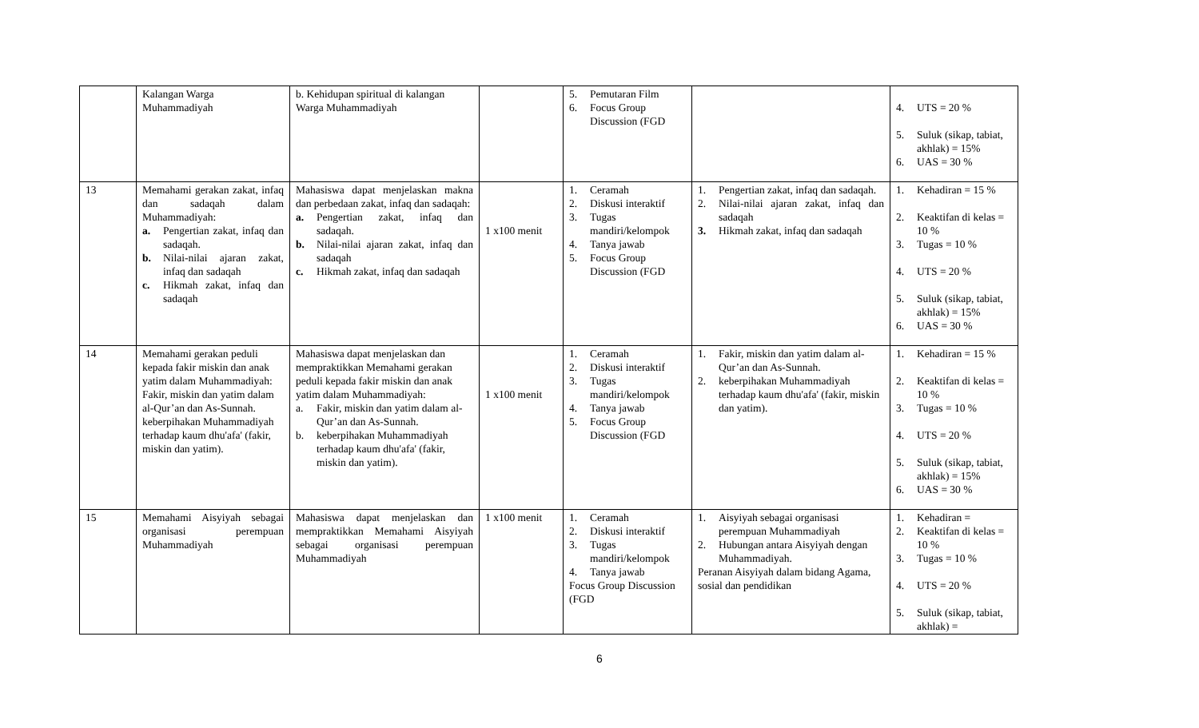| | Kalangan Warga Muhammadiyah | b. Kehidupan spiritual di kalangan Warga Muhammadiyah | | 5. Pemutaran Film 6. Focus Group Discussion (FGD | | 4. UTS = 20 % 5. Suluk (sikap, tabiat, akhlak) = 15% 6. UAS = 30 % |
| 13 | Memahami gerakan zakat, infaq dan sadaqah dalam Muhammadiyah: a. Pengertian zakat, infaq dan sadaqah. b. Nilai-nilai ajaran zakat, infaq dan sadaqah c. Hikmah zakat, infaq dan sadaqah | Mahasiswa dapat menjelaskan makna dan perbedaan zakat, infaq dan sadaqah: a. Pengertian zakat, infaq dan sadaqah. b. Nilai-nilai ajaran zakat, infaq dan sadaqah c. Hikmah zakat, infaq dan sadaqah | 1 x100 menit | 1. Ceramah 2. Diskusi interaktif 3. Tugas mandiri/kelompok 4. Tanya jawab 5. Focus Group Discussion (FGD | 1. Pengertian zakat, infaq dan sadaqah. 2. Nilai-nilai ajaran zakat, infaq dan sadaqah 3. Hikmah zakat, infaq dan sadaqah | 1. Kehadiran = 15 % 2. Keaktifan di kelas = 10 % 3. Tugas = 10 % 4. UTS = 20 % 5. Suluk (sikap, tabiat, akhlak) = 15% 6. UAS = 30 % |
| 14 | Memahami gerakan peduli kepada fakir miskin dan anak yatim dalam Muhammadiyah: Fakir, miskin dan yatim dalam al-Qur’an dan As-Sunnah. keberpihakan Muhammadiyah terhadap kaum dhu'afa' (fakir, miskin dan yatim). | Mahasiswa dapat menjelaskan dan mempraktikkan Memahami gerakan peduli kepada fakir miskin dan anak yatim dalam Muhammadiyah: a. Fakir, miskin dan yatim dalam al-Qur’an dan As-Sunnah. b. keberpihakan Muhammadiyah terhadap kaum dhu'afa' (fakir, miskin dan yatim). | 1 x100 menit | 1. Ceramah 2. Diskusi interaktif 3. Tugas mandiri/kelompok 4. Tanya jawab 5. Focus Group Discussion (FGD | 1. Fakir, miskin dan yatim dalam al-Qur’an dan As-Sunnah. 2. keberpihakan Muhammadiyah terhadap kaum dhu'afa' (fakir, miskin dan yatim). | 1. Kehadiran = 15 % 2. Keaktifan di kelas = 10 % 3. Tugas = 10 % 4. UTS = 20 % 5. Suluk (sikap, tabiat, akhlak) = 15% 6. UAS = 30 % |
| 15 | Memahami Aisyiyah sebagai organisasi perempuan Muhammadiyah | Mahasiswa dapat menjelaskan dan mempraktikkan Memahami Aisyiyah sebagai organisasi perempuan Muhammadiyah | 1 x100 menit | 1. Ceramah 2. Diskusi interaktif 3. Tugas mandiri/kelompok 4. Tanya jawab Focus Group Discussion (FGD | 1. Aisyiyah sebagai organisasi perempuan Muhammadiyah 2. Hubungan antara Aisyiyah dengan Muhammadiyah. Peranan Aisyiyah dalam bidang Agama, sosial dan pendidikan | 1. Kehadiran = 2. Keaktifan di kelas = 10 % 3. Tugas = 10 % 4. UTS = 20 % 5. Suluk (sikap, tabiat, akhlak) = |
6